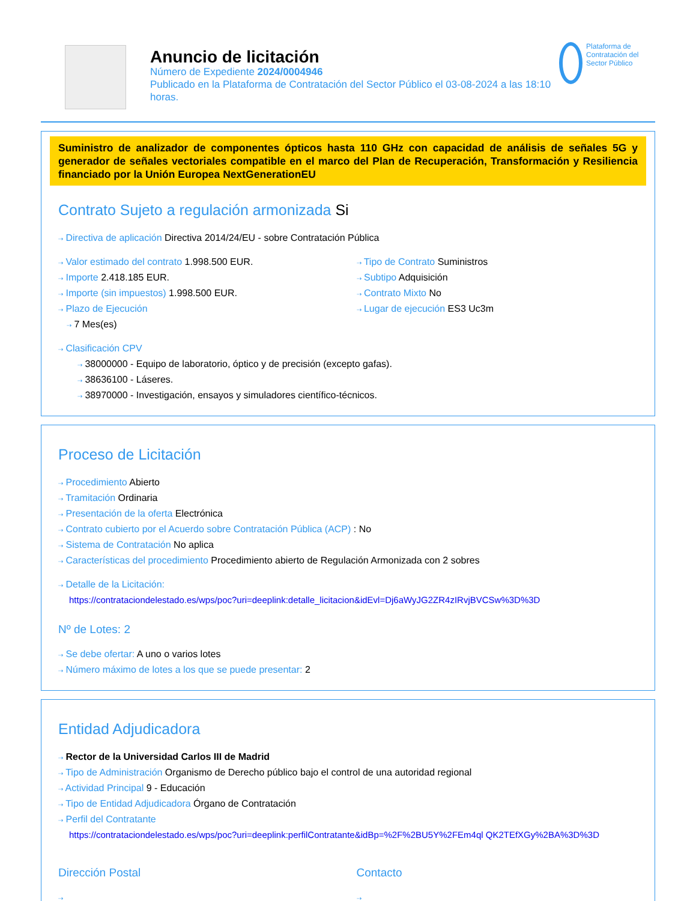Anuncio de licitación
Número de Expediente 2024/0004946
Publicado en la Plataforma de Contratación del Sector Público el 03-08-2024 a las 18:10 horas.
Plataforma de Contratación del Sector Público
Suministro de analizador de componentes ópticos hasta 110 GHz con capacidad de análisis de señales 5G y generador de señales vectoriales compatible en el marco del Plan de Recuperación, Transformación y Resiliencia financiado por la Unión Europea NextGenerationEU
Contrato Sujeto a regulación armonizada Si
⇢ Directiva de aplicación Directiva 2014/24/EU - sobre Contratación Pública
⇢ Valor estimado del contrato 1.998.500 EUR.
⇢ Importe 2.418.185 EUR.
⇢ Importe (sin impuestos) 1.998.500 EUR.
⇢ Plazo de Ejecución
⇢ 7 Mes(es)
⇢ Tipo de Contrato Suministros
⇢ Subtipo Adquisición
⇢ Contrato Mixto No
⇢ Lugar de ejecución ES3 Uc3m
⇢ Clasificación CPV
⇢ 38000000 - Equipo de laboratorio, óptico y de precisión (excepto gafas).
⇢ 38636100 - Láseres.
⇢ 38970000 - Investigación, ensayos y simuladores científico-técnicos.
Proceso de Licitación
⇢ Procedimiento Abierto
⇢ Tramitación Ordinaria
⇢ Presentación de la oferta Electrónica
⇢ Contrato cubierto por el Acuerdo sobre Contratación Pública (ACP) : No
⇢ Sistema de Contratación No aplica
⇢ Características del procedimiento Procedimiento abierto de Regulación Armonizada con 2 sobres
⇢ Detalle de la Licitación:
https://contrataciondelestado.es/wps/poc?uri=deeplink:detalle_licitacion&idEvl=Dj6aWyJG2ZR4zIRvjBVCSw%3D%3D
Nº de Lotes: 2
⇢ Se debe ofertar: A uno o varios lotes
⇢ Número máximo de lotes a los que se puede presentar: 2
Entidad Adjudicadora
⇢ Rector de la Universidad Carlos III de Madrid
⇢ Tipo de Administración Organismo de Derecho público bajo el control de una autoridad regional
⇢ Actividad Principal 9 - Educación
⇢ Tipo de Entidad Adjudicadora Órgano de Contratación
⇢ Perfil del Contratante
https://contrataciondelestado.es/wps/poc?uri=deeplink:perfilContratante&idBp=%2F%2BU5Y%2FEm4ql QK2TEfXGy%2BA%3D%3D
Dirección Postal
⇢
Contacto
⇢